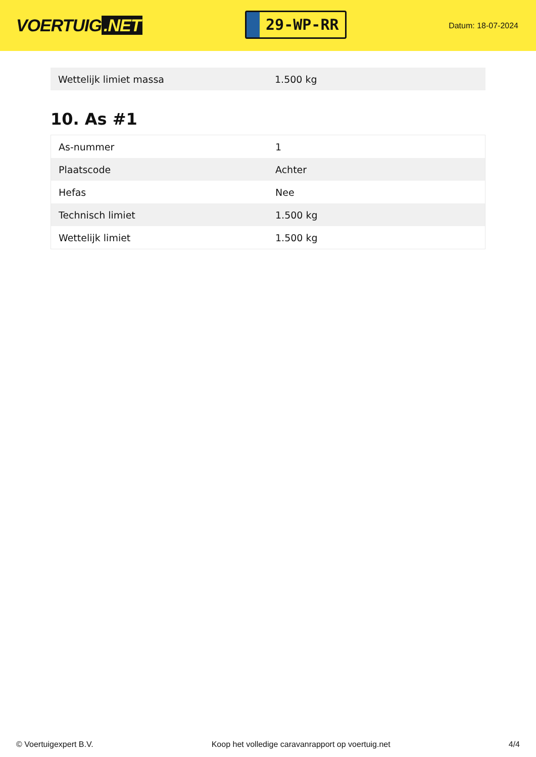VOERTUIG.NET
29-WP-RR
Datum: 18-07-2024
| Wettelijk limiet massa | 1.500 kg |
10. As #1
| As-nummer | 1 |
| Plaatscode | Achter |
| Hefas | Nee |
| Technisch limiet | 1.500 kg |
| Wettelijk limiet | 1.500 kg |
© Voertuigexpert B.V. Koop het volledige caravanrapport op voertuig.net 4/4